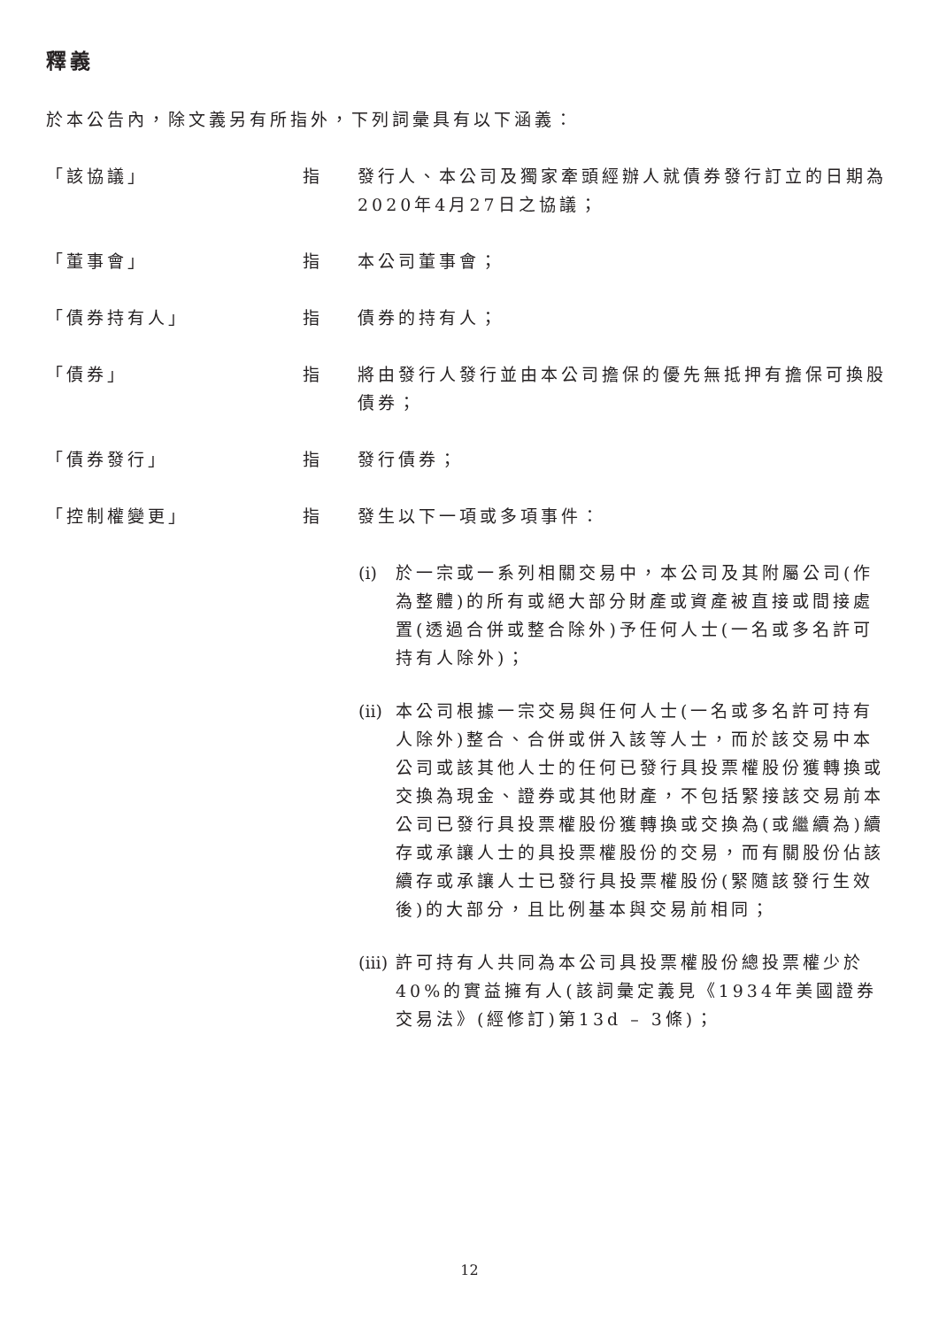釋義
於本公告內，除文義另有所指外，下列詞彙具有以下涵義：
「該協議」 指 發行人、本公司及獨家牽頭經辦人就債券發行訂立的日期為2020年4月27日之協議；
「董事會」 指 本公司董事會；
「債券持有人」 指 債券的持有人；
「債券」 指 將由發行人發行並由本公司擔保的優先無抵押有擔保可換股債券；
「債券發行」 指 發行債券；
「控制權變更」 指 發生以下一項或多項事件：
(i)
於一宗或一系列相關交易中，本公司及其附屬公司(作為整體)的所有或絕大部分財產或資產被直接或間接處置(透過合併或整合除外)予任何人士(一名或多名許可持有人除外)；
(ii)
本公司根據一宗交易與任何人士(一名或多名許可持有人除外)整合、合併或併入該等人士，而於該交易中本公司或該其他人士的任何已發行具投票權股份獲轉換或交換為現金、證券或其他財產，不包括緊接該交易前本公司已發行具投票權股份獲轉換或交換為(或繼續為)續存或承讓人士的具投票權股份的交易，而有關股份佔該續存或承讓人士已發行具投票權股份(緊隨該發行生效後)的大部分，且比例基本與交易前相同；
(iii)
許可持有人共同為本公司具投票權股份總投票權少於40%的實益擁有人(該詞彙定義見《1934年美國證券交易法》(經修訂)第13d – 3條)；
12